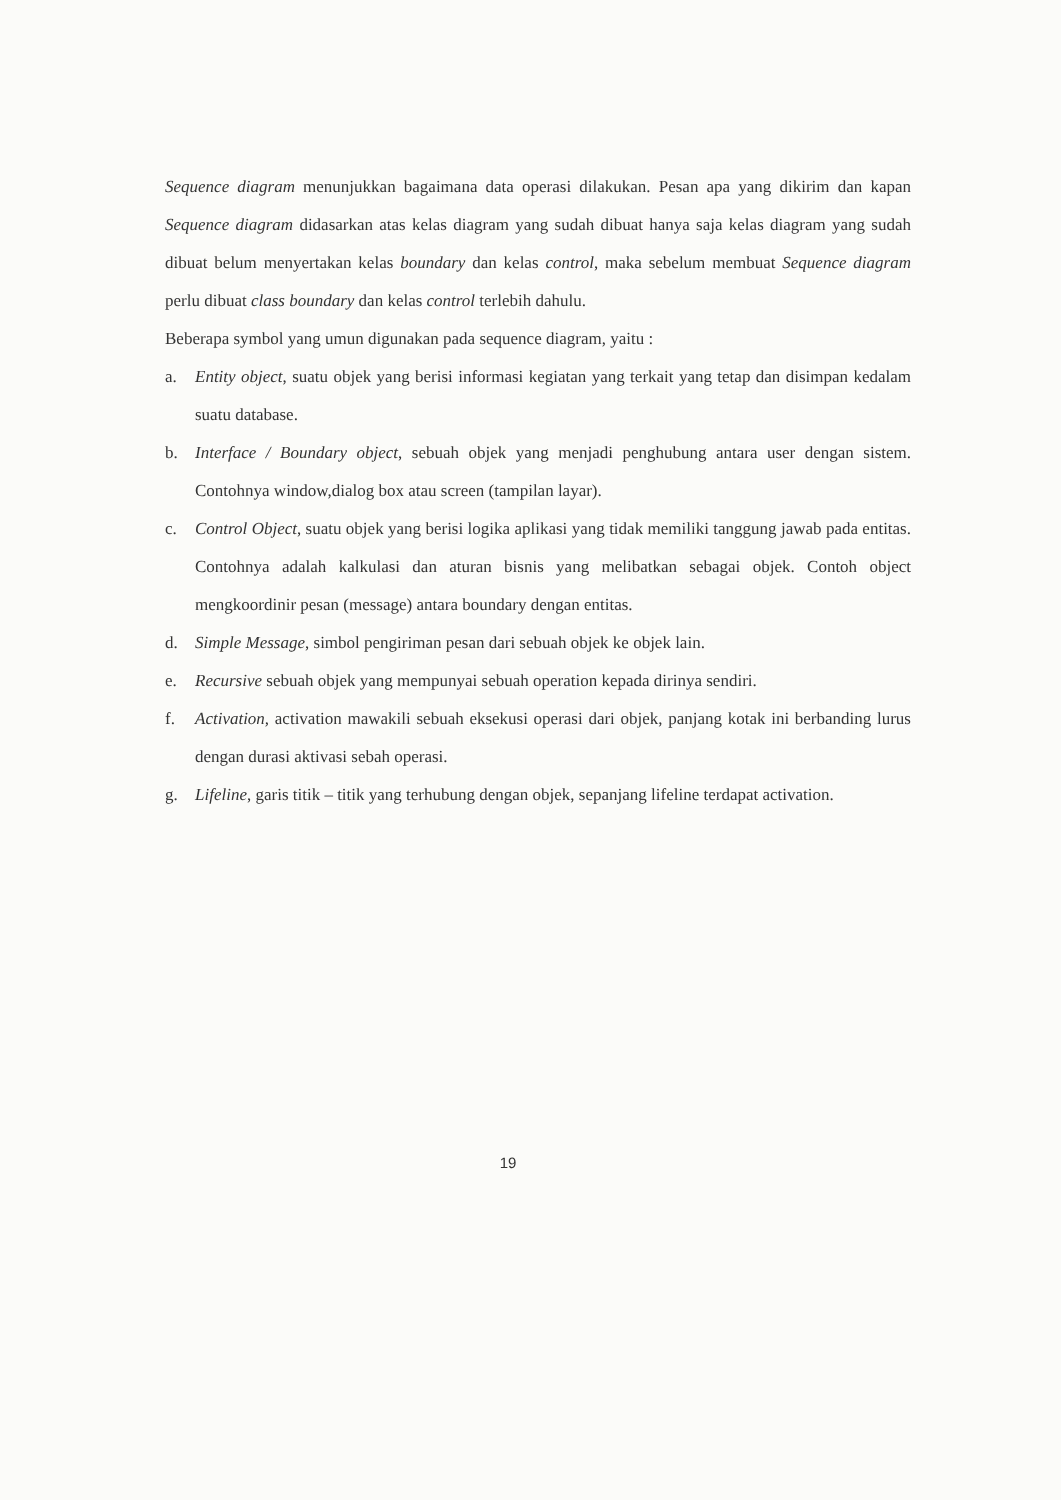Sequence diagram menunjukkan bagaimana data operasi dilakukan. Pesan apa yang dikirim dan kapan Sequence diagram didasarkan atas kelas diagram yang sudah dibuat hanya saja kelas diagram yang sudah dibuat belum menyertakan kelas boundary dan kelas control, maka sebelum membuat Sequence diagram perlu dibuat class boundary dan kelas control terlebih dahulu.
Beberapa symbol yang umun digunakan pada sequence diagram, yaitu :
a. Entity object, suatu objek yang berisi informasi kegiatan yang terkait yang tetap dan disimpan kedalam suatu database.
b. Interface / Boundary object, sebuah objek yang menjadi penghubung antara user dengan sistem. Contohnya window,dialog box atau screen (tampilan layar).
c. Control Object, suatu objek yang berisi logika aplikasi yang tidak memiliki tanggung jawab pada entitas. Contohnya adalah kalkulasi dan aturan bisnis yang melibatkan sebagai objek. Contoh object mengkoordinir pesan (message) antara boundary dengan entitas.
d. Simple Message, simbol pengiriman pesan dari sebuah objek ke objek lain.
e. Recursive sebuah objek yang mempunyai sebuah operation kepada dirinya sendiri.
f. Activation, activation mawakili sebuah eksekusi operasi dari objek, panjang kotak ini berbanding lurus dengan durasi aktivasi sebah operasi.
g. Lifeline, garis titik – titik yang terhubung dengan objek, sepanjang lifeline terdapat activation.
19